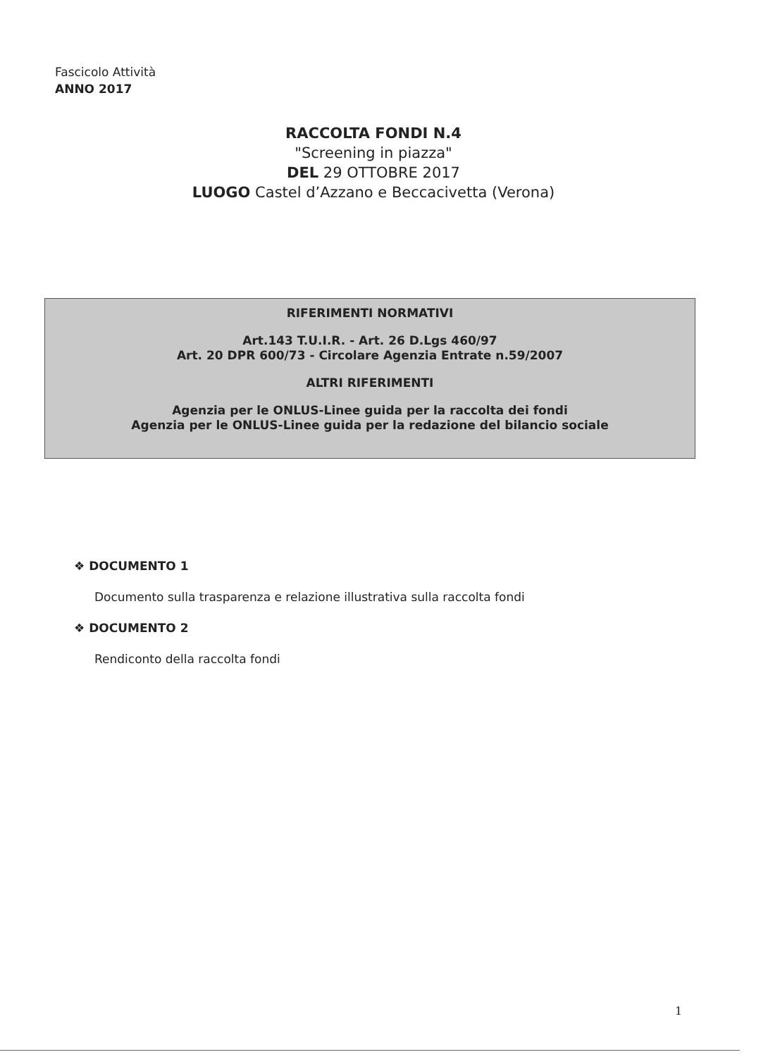Fascicolo Attività
ANNO 2017
RACCOLTA FONDI N.4
"Screening in piazza"
DEL 29 OTTOBRE 2017
LUOGO Castel d’Azzano e Beccacivetta (Verona)
RIFERIMENTI NORMATIVI
Art.143 T.U.I.R. - Art. 26 D.Lgs 460/97
Art. 20 DPR 600/73 - Circolare Agenzia Entrate n.59/2007
ALTRI RIFERIMENTI
Agenzia per le ONLUS-Linee guida per la raccolta dei fondi
Agenzia per le ONLUS-Linee guida per la redazione del bilancio sociale
❖ DOCUMENTO 1
Documento sulla trasparenza e relazione illustrativa sulla raccolta fondi
❖ DOCUMENTO 2
Rendiconto della raccolta fondi
1